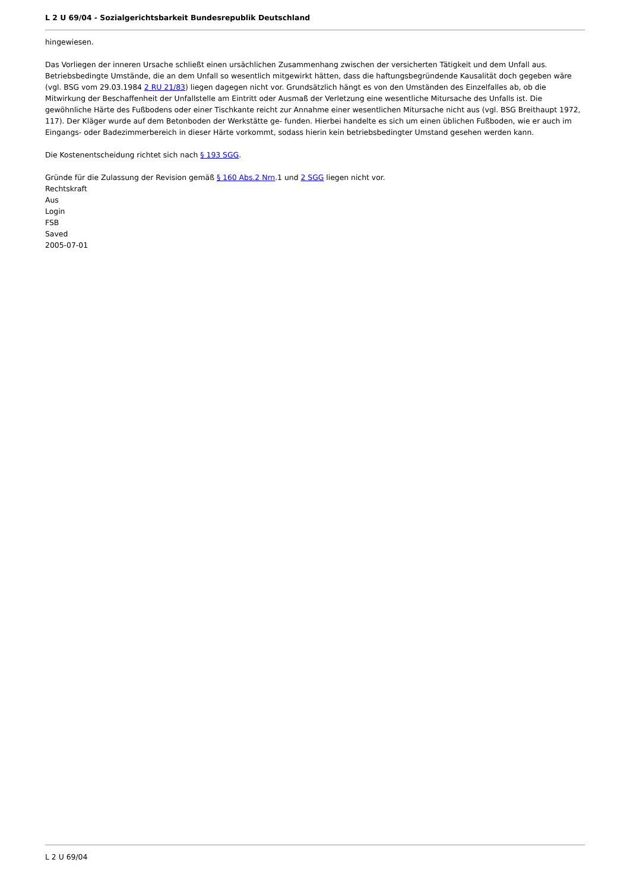L 2 U 69/04 - Sozialgerichtsbarkeit Bundesrepublik Deutschland
hingewiesen.
Das Vorliegen der inneren Ursache schließt einen ursächlichen Zusammenhang zwischen der versicherten Tätigkeit und dem Unfall aus. Betriebsbedingte Umstände, die an dem Unfall so wesentlich mitgewirkt hätten, dass die haftungsbegründende Kausalität doch gegeben wäre (vgl. BSG vom 29.03.1984 2 RU 21/83) liegen dagegen nicht vor. Grundsätzlich hängt es von den Umständen des Einzelfalles ab, ob die Mitwirkung der Beschaffenheit der Unfallstelle am Eintritt oder Ausmaß der Verletzung eine wesentliche Mitursache des Unfalls ist. Die gewöhnliche Härte des Fußbodens oder einer Tischkante reicht zur Annahme einer wesentlichen Mitursache nicht aus (vgl. BSG Breithaupt 1972, 117). Der Kläger wurde auf dem Betonboden der Werkstätte ge- funden. Hierbei handelte es sich um einen üblichen Fußboden, wie er auch im Eingangs- oder Badezimmerbereich in dieser Härte vorkommt, sodass hierin kein betriebsbedingter Umstand gesehen werden kann.
Die Kostenentscheidung richtet sich nach § 193 SGG.
Gründe für die Zulassung der Revision gemäß § 160 Abs.2 Nrn.1 und 2 SGG liegen nicht vor.
Rechtskraft
Aus
Login
FSB
Saved
2005-07-01
L 2 U 69/04